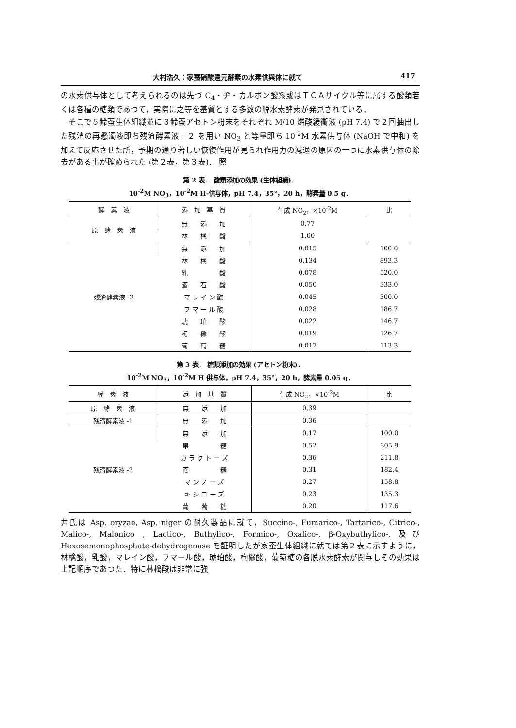大村浩久：家蚕硝酸還元酵素の水素供與体に就て 417
の水素供与体として考えられるのは先づ C<sub>4</sub>・ヂ・カルボン酸系或はＴＣＡサイクル等に属する酸類若くは各種の糖類であつて，実際に之等を基質とする多数の脱水素酵素が発見されている．
そこで５齢蚕生体組織並に３齢蚕アセトン粉末をそれぞれ M/10 燐酸緩衝液 (pH 7.4) で２回抽出した残渣の再懸濁液即ち残渣酵素液－２ を用い NO<sub>3</sub> と等量即ち 10<sup>-2</sup>M 水素供与体 (NaOH で中和) を加えて反応させた所，予期の通り著しい恢復作用が見られ作用力の減退の原因の一つに水素供与体の除去がある事が確められた (第２表，第３表)． 照
第 2 表． 酸類添加の効果 (生体組織)．
10<sup>-2</sup>M NO<sub>3</sub>，10<sup>-2</sup>M H-供与体，pH 7.4，35°，20 h，酵素量 0.5 g．
| 酵 素 液 | 添 加 基 質 | 生成 NO<sub>2</sub>，×10<sup>-2</sup>M | 比 |
| --- | --- | --- | --- |
| 原 酵 素 液 | 無 添 加 | 0.77 | |
| | 林 檎 酸 | 1.00 | |
| 残渣酵素液 -2 | 無 添 加 | 0.015 | 100.0 |
| | 林 檎 酸 | 0.134 | 893.3 |
| | 乳 酸 | 0.078 | 520.0 |
| | 酒 石 酸 | 0.050 | 333.0 |
| | マ レ イ ン 酸 | 0.045 | 300.0 |
| | フ マ ー ル 酸 | 0.028 | 186.7 |
| | 琥 珀 酸 | 0.022 | 146.7 |
| | 枸 櫞 酸 | 0.019 | 126.7 |
| | 葡 萄 糖 | 0.017 | 113.3 |
第 3 表． 糖類添加の効果 (アセトン粉末)．
10<sup>-2</sup>M NO<sub>3</sub>，10<sup>-2</sup>M H 供与体，pH 7.4，35°，20 h，酵素量 0.05 g．
| 酵 素 液 | 添 加 基 質 | 生成 NO<sub>2</sub>，×10<sup>-2</sup>M | 比 |
| --- | --- | --- | --- |
| 原 酵 素 液 | 無 添 加 | 0.39 | |
| 残渣酵素液 -1 | 無 添 加 | 0.36 | |
| 残渣酵素液 -2 | 無 添 加 | 0.17 | 100.0 |
| | 果 糖 | 0.52 | 305.9 |
| | ガ ラ ク ト ー ズ | 0.36 | 211.8 |
| | 蔗 糖 | 0.31 | 182.4 |
| | マ ン ノ ー ズ | 0.27 | 158.8 |
| | キ シ ロ ー ズ | 0.23 | 135.3 |
| | 葡 萄 糖 | 0.20 | 117.6 |
井氏は Asp. oryzae, Asp. niger の耐久製品に就て，Succino-, Fumarico-, Tartarico-, Citrico-, Malico-, Malonico , Lactico-, Buthylico-, Formico-, Oxalico-, β-Oxybuthylico-, 及び Hexosemonophosphate-dehydrogenase を証明したが家蚕生体組織に就ては第２表に示すように，林檎酸，乳酸，マレイン酸，フマール酸，琥珀酸，枸櫞酸，葡萄糖の各脱水素酵素が関与しその効果は上記順序であつた．特に林檎酸は非常に強